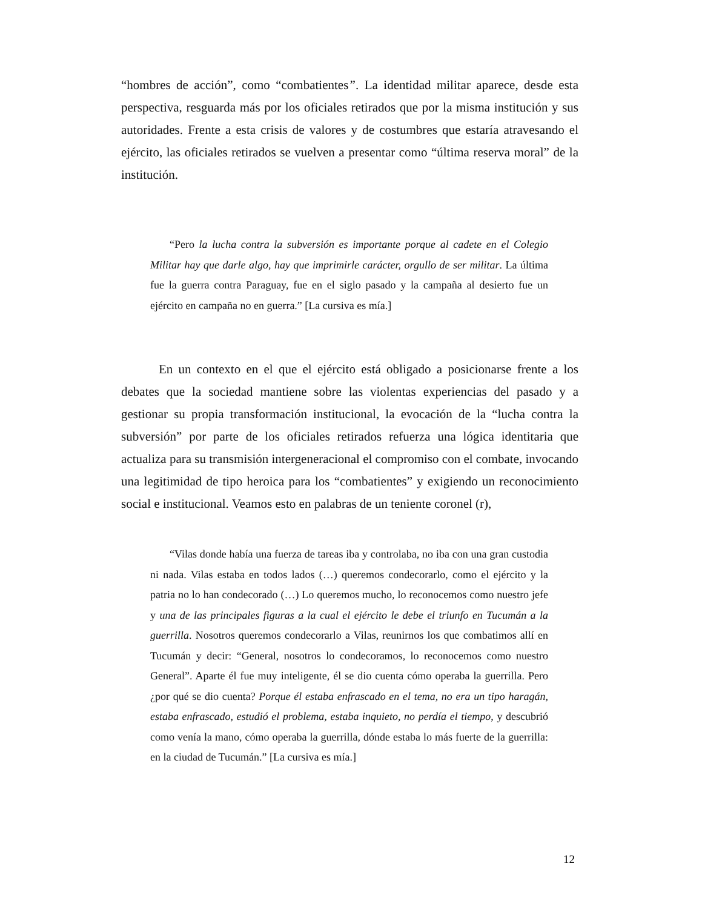“hombres de acción”, como “combatientes”. La identidad militar aparece, desde esta perspectiva, resguarda más por los oficiales retirados que por la misma institución y sus autoridades. Frente a esta crisis de valores y de costumbres que estaría atravesando el ejército, las oficiales retirados se vuelven a presentar como “última reserva moral” de la institución.
“Pero la lucha contra la subversión es importante porque al cadete en el Colegio Militar hay que darle algo, hay que imprimirle carácter, orgullo de ser militar. La última fue la guerra contra Paraguay, fue en el siglo pasado y la campaña al desierto fue un ejército en campaña no en guerra.” [La cursiva es mía.]
En un contexto en el que el ejército está obligado a posicionarse frente a los debates que la sociedad mantiene sobre las violentas experiencias del pasado y a gestionar su propia transformación institucional, la evocación de la “lucha contra la subversión” por parte de los oficiales retirados refuerza una lógica identitaria que actualiza para su transmisión intergeneracional el compromiso con el combate, invocando una legitimidad de tipo heroica para los “combatientes” y exigiendo un reconocimiento social e institucional. Veamos esto en palabras de un teniente coronel (r),
“Vilas donde había una fuerza de tareas iba y controlaba, no iba con una gran custodia ni nada. Vilas estaba en todos lados (…) queremos condecorarlo, como el ejército y la patria no lo han condecorado (…) Lo queremos mucho, lo reconocemos como nuestro jefe y una de las principales figuras a la cual el ejército le debe el triunfo en Tucumán a la guerrilla. Nosotros queremos condecorarlo a Vilas, reunirnos los que combatimos allí en Tucumán y decir: “General, nosotros lo condecoramos, lo reconocemos como nuestro General”. Aparte él fue muy inteligente, él se dio cuenta cómo operaba la guerrilla. Pero ¿por qué se dio cuenta? Porque él estaba enfrascado en el tema, no era un tipo haragán, estaba enfrascado, estudió el problema, estaba inquieto, no perdía el tiempo, y descubrió como venía la mano, cómo operaba la guerrilla, dónde estaba lo más fuerte de la guerrilla: en la ciudad de Tucumán.” [La cursiva es mía.]
12